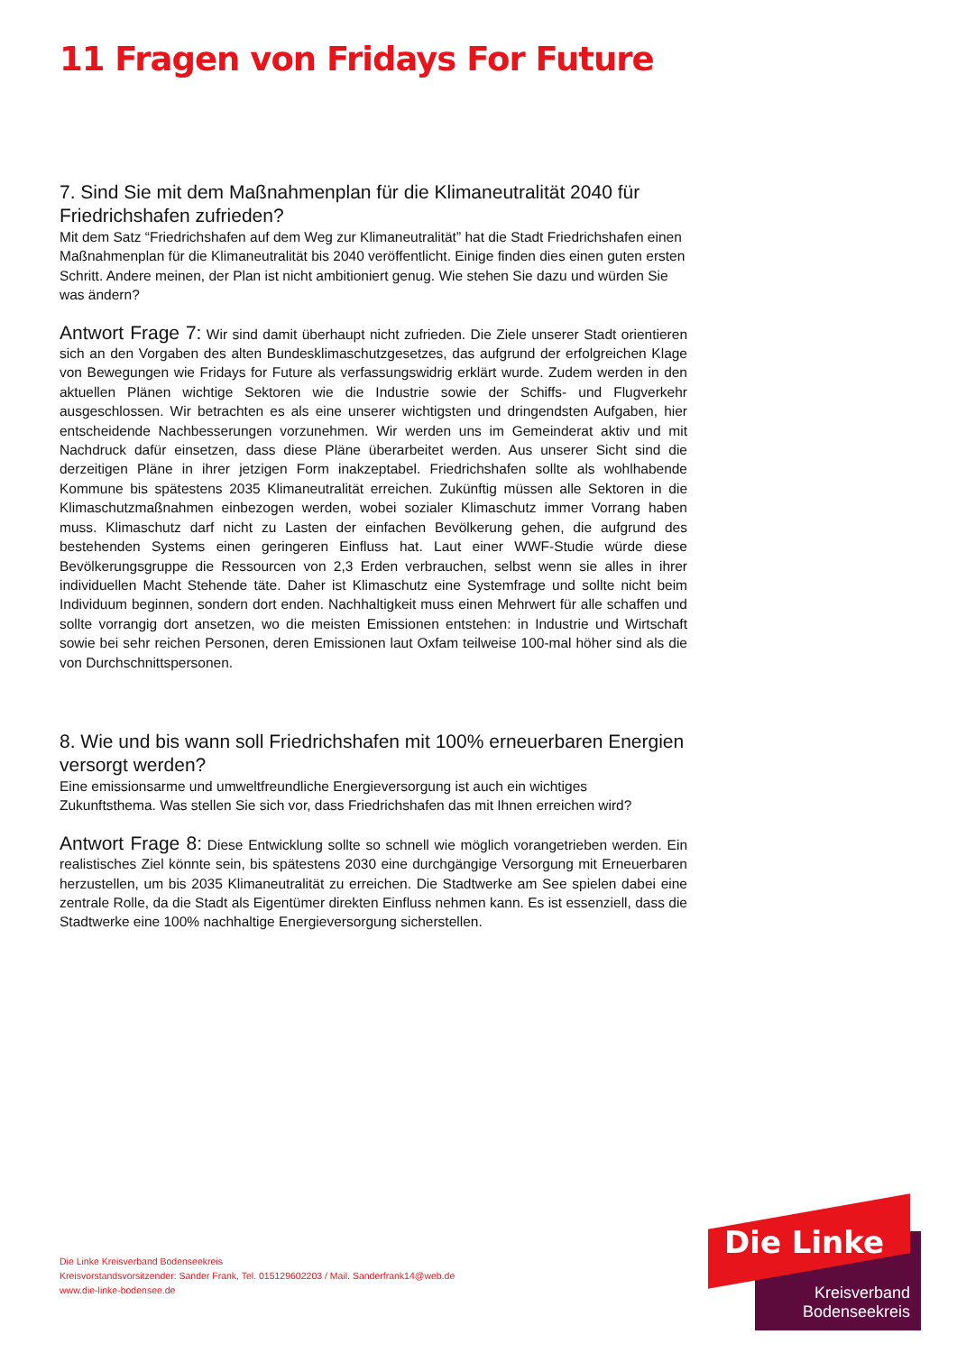11 Fragen von Fridays For Future
7. Sind Sie mit dem Maßnahmenplan für die Klimaneutralität 2040 für Friedrichshafen zufrieden?
Mit dem Satz “Friedrichshafen auf dem Weg zur Klimaneutralität” hat die Stadt Friedrichshafen einen Maßnahmenplan für die Klimaneutralität bis 2040 veröffentlicht. Einige finden dies einen guten ersten Schritt. Andere meinen, der Plan ist nicht ambitioniert genug. Wie stehen Sie dazu und würden Sie was ändern?
Antwort Frage 7: Wir sind damit überhaupt nicht zufrieden. Die Ziele unserer Stadt orientieren sich an den Vorgaben des alten Bundesklimaschutzgesetzes, das aufgrund der erfolgreichen Klage von Bewegungen wie Fridays for Future als verfassungswidrig erklärt wurde. Zudem werden in den aktuellen Plänen wichtige Sektoren wie die Industrie sowie der Schiffs- und Flugverkehr ausgeschlossen. Wir betrachten es als eine unserer wichtigsten und dringendsten Aufgaben, hier entscheidende Nachbesserungen vorzunehmen. Wir werden uns im Gemeinderat aktiv und mit Nachdruck dafür einsetzen, dass diese Pläne überarbeitet werden. Aus unserer Sicht sind die derzeitigen Pläne in ihrer jetzigen Form inakzeptabel. Friedrichshafen sollte als wohlhabende Kommune bis spätestens 2035 Klimaneutralität erreichen. Zukünftig müssen alle Sektoren in die Klimaschutzmaßnahmen einbezogen werden, wobei sozialer Klimaschutz immer Vorrang haben muss. Klimaschutz darf nicht zu Lasten der einfachen Bevölkerung gehen, die aufgrund des bestehenden Systems einen geringeren Einfluss hat. Laut einer WWF-Studie würde diese Bevölkerungsgruppe die Ressourcen von 2,3 Erden verbrauchen, selbst wenn sie alles in ihrer individuellen Macht Stehende täte. Daher ist Klimaschutz eine Systemfrage und sollte nicht beim Individuum beginnen, sondern dort enden. Nachhaltigkeit muss einen Mehrwert für alle schaffen und sollte vorrangig dort ansetzen, wo die meisten Emissionen entstehen: in Industrie und Wirtschaft sowie bei sehr reichen Personen, deren Emissionen laut Oxfam teilweise 100-mal höher sind als die von Durchschnittspersonen.
8. Wie und bis wann soll Friedrichshafen mit 100% erneuerbaren Energien versorgt werden?
Eine emissionsarme und umweltfreundliche Energieversorgung ist auch ein wichtiges Zukunftsthema. Was stellen Sie sich vor, dass Friedrichshafen das mit Ihnen erreichen wird?
Antwort Frage 8: Diese Entwicklung sollte so schnell wie möglich vorangetrieben werden. Ein realistisches Ziel könnte sein, bis spätestens 2030 eine durchgängige Versorgung mit Erneuerbaren herzustellen, um bis 2035 Klimaneutralität zu erreichen. Die Stadtwerke am See spielen dabei eine zentrale Rolle, da die Stadt als Eigentümer direkten Einfluss nehmen kann. Es ist essenziell, dass die Stadtwerke eine 100% nachhaltige Energieversorgung sicherstellen.
Die Linke Kreisverband Bodenseekreis
Kreisvorstandsvorsitzender: Sander Frank, Tel. 015129602203 / Mail. Sanderfrank14@web.de
www.die-linke-bodensee.de
Die Linke
Kreisverband
Bodenseekreis